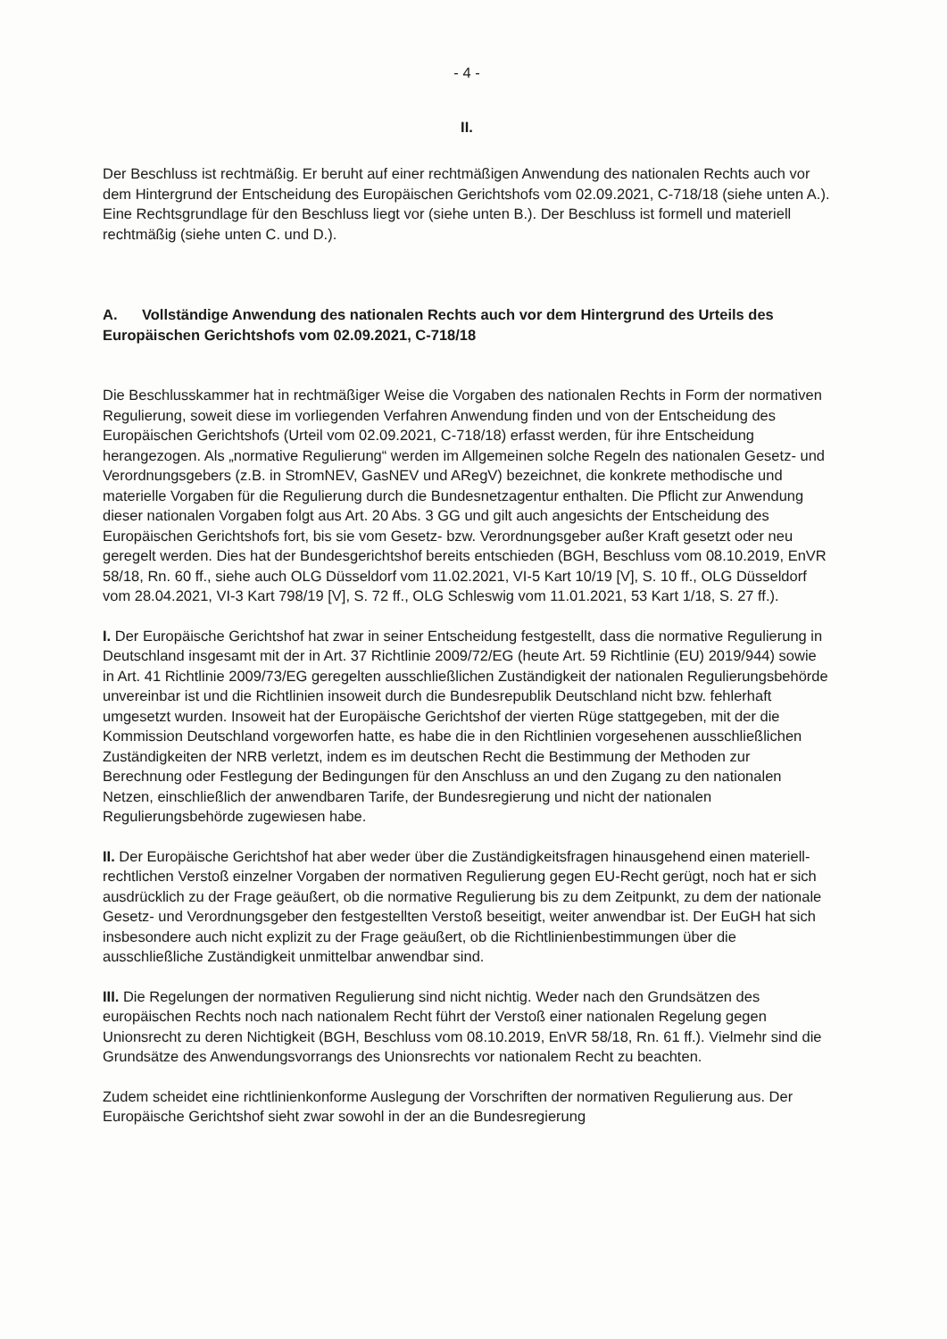- 4 -
II.
Der Beschluss ist rechtmäßig. Er beruht auf einer rechtmäßigen Anwendung des nationalen Rechts auch vor dem Hintergrund der Entscheidung des Europäischen Gerichtshofs vom 02.09.2021, C-718/18 (siehe unten A.). Eine Rechtsgrundlage für den Beschluss liegt vor (siehe unten B.). Der Beschluss ist formell und materiell rechtmäßig (siehe unten C. und D.).
A. Vollständige Anwendung des nationalen Rechts auch vor dem Hintergrund des Urteils des Europäischen Gerichtshofs vom 02.09.2021, C-718/18
Die Beschlusskammer hat in rechtmäßiger Weise die Vorgaben des nationalen Rechts in Form der normativen Regulierung, soweit diese im vorliegenden Verfahren Anwendung finden und von der Entscheidung des Europäischen Gerichtshofs (Urteil vom 02.09.2021, C-718/18) erfasst werden, für ihre Entscheidung herangezogen. Als „normative Regulierung“ werden im Allgemeinen solche Regeln des nationalen Gesetz- und Verordnungsgebers (z.B. in StromNEV, GasNEV und ARegV) bezeichnet, die konkrete methodische und materielle Vorgaben für die Regulierung durch die Bundesnetzagentur enthalten. Die Pflicht zur Anwendung dieser nationalen Vorgaben folgt aus Art. 20 Abs. 3 GG und gilt auch angesichts der Entscheidung des Europäischen Gerichtshofs fort, bis sie vom Gesetz- bzw. Verordnungsgeber außer Kraft gesetzt oder neu geregelt werden. Dies hat der Bundesgerichtshof bereits entschieden (BGH, Beschluss vom 08.10.2019, EnVR 58/18, Rn. 60 ff., siehe auch OLG Düsseldorf vom 11.02.2021, VI-5 Kart 10/19 [V], S. 10 ff., OLG Düsseldorf vom 28.04.2021, VI-3 Kart 798/19 [V], S. 72 ff., OLG Schleswig vom 11.01.2021, 53 Kart 1/18, S. 27 ff.).
I. Der Europäische Gerichtshof hat zwar in seiner Entscheidung festgestellt, dass die normative Regulierung in Deutschland insgesamt mit der in Art. 37 Richtlinie 2009/72/EG (heute Art. 59 Richtlinie (EU) 2019/944) sowie in Art. 41 Richtlinie 2009/73/EG geregelten ausschließlichen Zuständigkeit der nationalen Regulierungsbehörde unvereinbar ist und die Richtlinien insoweit durch die Bundesrepublik Deutschland nicht bzw. fehlerhaft umgesetzt wurden. Insoweit hat der Europäische Gerichtshof der vierten Rüge stattgegeben, mit der die Kommission Deutschland vorgeworfen hatte, es habe die in den Richtlinien vorgesehenen ausschließlichen Zuständigkeiten der NRB verletzt, indem es im deutschen Recht die Bestimmung der Methoden zur Berechnung oder Festlegung der Bedingungen für den Anschluss an und den Zugang zu den nationalen Netzen, einschließlich der anwendbaren Tarife, der Bundesregierung und nicht der nationalen Regulierungsbehörde zugewiesen habe.
II. Der Europäische Gerichtshof hat aber weder über die Zuständigkeitsfragen hinausgehend einen materiell-rechtlichen Verstoß einzelner Vorgaben der normativen Regulierung gegen EU-Recht gerügt, noch hat er sich ausdrücklich zu der Frage geäußert, ob die normative Regulierung bis zu dem Zeitpunkt, zu dem der nationale Gesetz- und Verordnungsgeber den festgestellten Verstoß beseitigt, weiter anwendbar ist. Der EuGH hat sich insbesondere auch nicht explizit zu der Frage geäußert, ob die Richtlinienbestimmungen über die ausschließliche Zuständigkeit unmittelbar anwendbar sind.
III. Die Regelungen der normativen Regulierung sind nicht nichtig. Weder nach den Grundsätzen des europäischen Rechts noch nach nationalem Recht führt der Verstoß einer nationalen Regelung gegen Unionsrecht zu deren Nichtigkeit (BGH, Beschluss vom 08.10.2019, EnVR 58/18, Rn. 61 ff.). Vielmehr sind die Grundsätze des Anwendungsvorrangs des Unionsrechts vor nationalem Recht zu beachten.
Zudem scheidet eine richtlinienkonforme Auslegung der Vorschriften der normativen Regulierung aus. Der Europäische Gerichtshof sieht zwar sowohl in der an die Bundesregierung